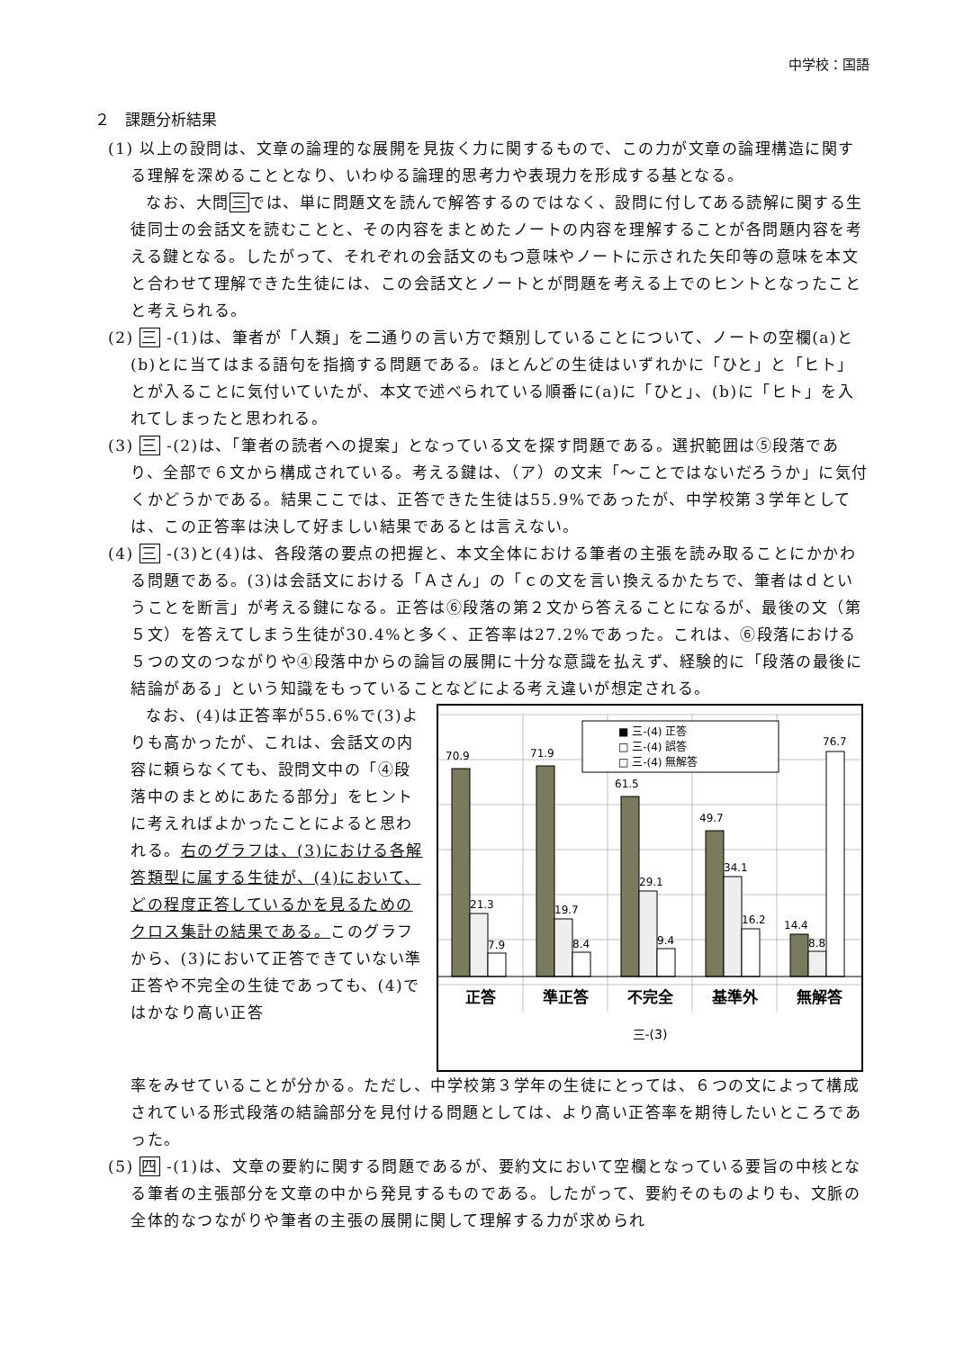中学校：国語
２　課題分析結果
(1) 以上の設問は、文章の論理的な展開を見抜く力に関するもので、この力が文章の論理構造に関する理解を深めることとなり、いわゆる論理的思考力や表現力を形成する基となる。
なお、大問三では、単に問題文を読んで解答するのではなく、設問に付してある読解に関する生徒同士の会話文を読むことと、その内容をまとめたノートの内容を理解することが各問題内容を考える鍵となる。したがって、それぞれの会話文のもつ意味やノートに示された矢印等の意味を本文と合わせて理解できた生徒には、この会話文とノートとが問題を考える上でのヒントとなったことと考えられる。
(2) 三 -(1)は、筆者が「人類」を二通りの言い方で類別していることについて、ノートの空欄(a)と(b)とに当てはまる語句を指摘する問題である。ほとんどの生徒はいずれかに「ひと」と「ヒト」とが入ることに気付いていたが、本文で述べられている順番に(a)に「ひと」、(b)に「ヒト」を入れてしまったと思われる。
(3) 三 -(2)は、「筆者の読者への提案」となっている文を探す問題である。選択範囲は⑤段落であり、全部で６文から構成されている。考える鍵は、（ア）の文末「～ことではないだろうか」に気付くかどうかである。結果ここでは、正答できた生徒は55.9%であったが、中学校第３学年としては、この正答率は決して好ましい結果であるとは言えない。
(4) 三 -(3)と(4)は、各段落の要点の把握と、本文全体における筆者の主張を読み取ることにかかわる問題である。(3)は会話文における「Ａさん」の「ｃの文を言い換えるかたちで、筆者はｄということを断言」が考える鍵になる。正答は⑥段落の第２文から答えることになるが、最後の文（第５文）を答えてしまう生徒が30.4%と多く、正答率は27.2%であった。これは、⑥段落における５つの文のつながりや④段落中からの論旨の展開に十分な意識を払えず、経験的に「段落の最後に結論がある」という知識をもっていることなどによる考え違いが想定される。
なお、(4)は正答率が55.6%で(3)よりも高かったが、これは、会話文の内容に頼らなくても、設問文中の「④段落中のまとめにあたる部分」をヒントに考えればよかったことによると思われる。右のグラフは、(3)における各解答類型に属する生徒が、(4)において、どの程度正答しているかを見るためのクロス集計の結果である。このグラフから、(3)において正答できていない準正答や不完全の生徒であっても、(4)ではかなり高い正答
70.9
21.3
7.9
71.9
19.7
8.4
61.5
29.1
9.4
49.7
34.1
16.2
14.4
8.8
76.7
■ 三-(4) 正答
□ 三-(4) 誤答
□ 三-(4) 無解答
正答
準正答
不完全
基準外
無解答
三-(3)
率をみせていることが分かる。ただし、中学校第３学年の生徒にとっては、６つの文によって構成されている形式段落の結論部分を見付ける問題としては、より高い正答率を期待したいところであった。
(5) 四 -(1)は、文章の要約に関する問題であるが、要約文において空欄となっている要旨の中核となる筆者の主張部分を文章の中から発見するものである。したがって、要約そのものよりも、文脈の全体的なつながりや筆者の主張の展開に関して理解する力が求められ